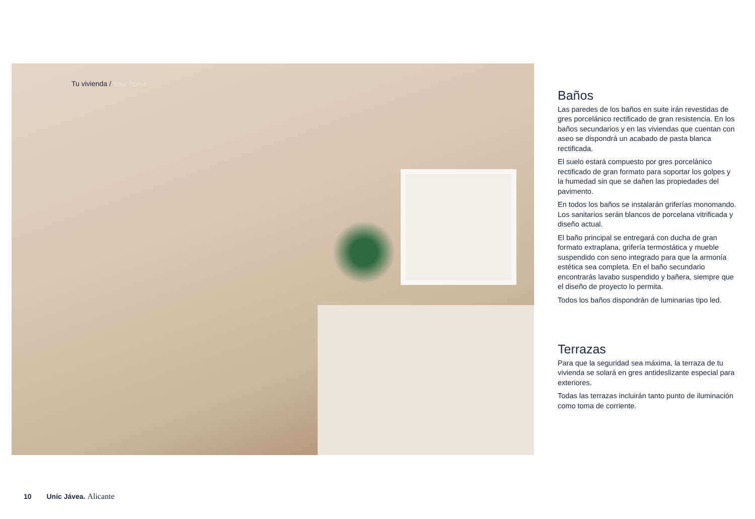Tu vivienda / Your home
Baños
Las paredes de los baños en suite irán revestidas de gres porcelánico rectificado de gran resistencia. En los baños secundarios y en las viviendas que cuentan con aseo se dispondrá un acabado de pasta blanca rectificada.
El suelo estará compuesto por gres porcelánico rectificado de gran formato para soportar los golpes y la humedad sin que se dañen las propiedades del pavimento.
En todos los baños se instalarán griferías monomando. Los sanitarios serán blancos de porcelana vitrificada y diseño actual.
El baño principal se entregará con ducha de gran formato extraplana, grifería termostática y mueble suspendido con seno integrado para que la armonía estética sea completa. En el baño secundario encontrarás lavabo suspendido y bañera, siempre que el diseño de proyecto lo permita.
Todos los baños dispondrán de luminarias tipo led.
Terrazas
Para que la seguridad sea máxima, la terraza de tu vivienda se solará en gres antideslizante especial para exteriores.
Todas las terrazas incluirán tanto punto de iluminación como toma de corriente.
10 Unic Jávea. Alicante